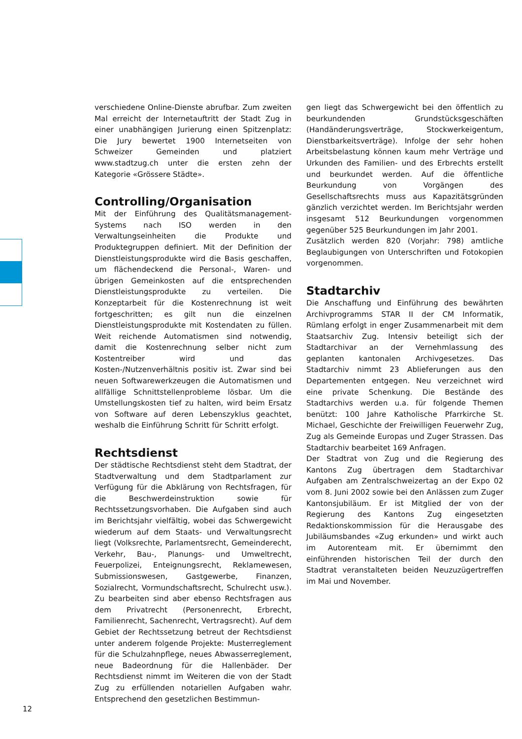verschiedene Online-Dienste abrufbar. Zum zweiten Mal erreicht der Internetauftritt der Stadt Zug in einer unabhängigen Jurierung einen Spitzenplatz: Die Jury bewertet 1900 Internetseiten von Schweizer Gemeinden und platziert www.stadtzug.ch unter die ersten zehn der Kategorie «Grössere Städte».
Controlling/Organisation
Mit der Einführung des Qualitätsmanagement-Systems nach ISO werden in den Verwaltungseinheiten die Produkte und Produktegruppen definiert. Mit der Definition der Dienstleistungsprodukte wird die Basis geschaffen, um flächendeckend die Personal-, Waren- und übrigen Gemeinkosten auf die entsprechenden Dienstleistungsprodukte zu verteilen. Die Konzeptarbeit für die Kostenrechnung ist weit fortgeschritten; es gilt nun die einzelnen Dienstleistungsprodukte mit Kostendaten zu füllen. Weit reichende Automatismen sind notwendig, damit die Kostenrechnung selber nicht zum Kostentreiber wird und das Kosten-/Nutzenverhältnis positiv ist. Zwar sind bei neuen Softwarewerkzeugen die Automatismen und allfällige Schnittstellenprobleme lösbar. Um die Umstellungskosten tief zu halten, wird beim Ersatz von Software auf deren Lebenszyklus geachtet, weshalb die Einführung Schritt für Schritt erfolgt.
Rechtsdienst
Der städtische Rechtsdienst steht dem Stadtrat, der Stadtverwaltung und dem Stadtparlament zur Verfügung für die Abklärung von Rechtsfragen, für die Beschwerdeinstruktion sowie für Rechtssetzungsvorhaben. Die Aufgaben sind auch im Berichtsjahr vielfältig, wobei das Schwergewicht wiederum auf dem Staats- und Verwaltungsrecht liegt (Volksrechte, Parlamentsrecht, Gemeinderecht, Verkehr, Bau-, Planungs- und Umweltrecht, Feuerpolizei, Enteignungsrecht, Reklamewesen, Submissionswesen, Gastgewerbe, Finanzen, Sozialrecht, Vormundschaftsrecht, Schulrecht usw.). Zu bearbeiten sind aber ebenso Rechtsfragen aus dem Privatrecht (Personenrecht, Erbrecht, Familienrecht, Sachenrecht, Vertragsrecht). Auf dem Gebiet der Rechtssetzung betreut der Rechtsdienst unter anderem folgende Projekte: Musterreglement für die Schulzahnpflege, neues Abwasserreglement, neue Badeordnung für die Hallenbäder. Der Rechtsdienst nimmt im Weiteren die von der Stadt Zug zu erfüllenden notariellen Aufgaben wahr. Entsprechend den gesetzlichen Bestimmun-
gen liegt das Schwergewicht bei den öffentlich zu beurkundenden Grundstücksgeschäften (Handänderungsverträge, Stockwerkeigentum, Dienstbarkeitsverträge). Infolge der sehr hohen Arbeitsbelastung können kaum mehr Verträge und Urkunden des Familien- und des Erbrechts erstellt und beurkundet werden. Auf die öffentliche Beurkundung von Vorgängen des Gesellschaftsrechts muss aus Kapazitätsgründen gänzlich verzichtet werden. Im Berichtsjahr werden insgesamt 512 Beurkundungen vorgenommen gegenüber 525 Beurkundungen im Jahr 2001.
Zusätzlich werden 820 (Vorjahr: 798) amtliche Beglaubigungen von Unterschriften und Fotokopien vorgenommen.
Stadtarchiv
Die Anschaffung und Einführung des bewährten Archivprogramms STAR II der CM Informatik, Rümlang erfolgt in enger Zusammenarbeit mit dem Staatsarchiv Zug. Intensiv beteiligt sich der Stadtarchivar an der Vernehmlassung des geplanten kantonalen Archivgesetzes. Das Stadtarchiv nimmt 23 Ablieferungen aus den Departementen entgegen. Neu verzeichnet wird eine private Schenkung. Die Bestände des Stadtarchivs werden u.a. für folgende Themen benützt: 100 Jahre Katholische Pfarrkirche St. Michael, Geschichte der Freiwilligen Feuerwehr Zug, Zug als Gemeinde Europas und Zuger Strassen. Das Stadtarchiv bearbeitet 169 Anfragen.
Der Stadtrat von Zug und die Regierung des Kantons Zug übertragen dem Stadtarchivar Aufgaben am Zentralschweizertag an der Expo 02 vom 8. Juni 2002 sowie bei den Anlässen zum Zuger Kantonsjubiläum. Er ist Mitglied der von der Regierung des Kantons Zug eingesetzten Redaktionskommission für die Herausgabe des Jubiläumsbandes «Zug erkunden» und wirkt auch im Autorenteam mit. Er übernimmt den einführenden historischen Teil der durch den Stadtrat veranstalteten beiden Neuzuzügertreffen im Mai und November.
12